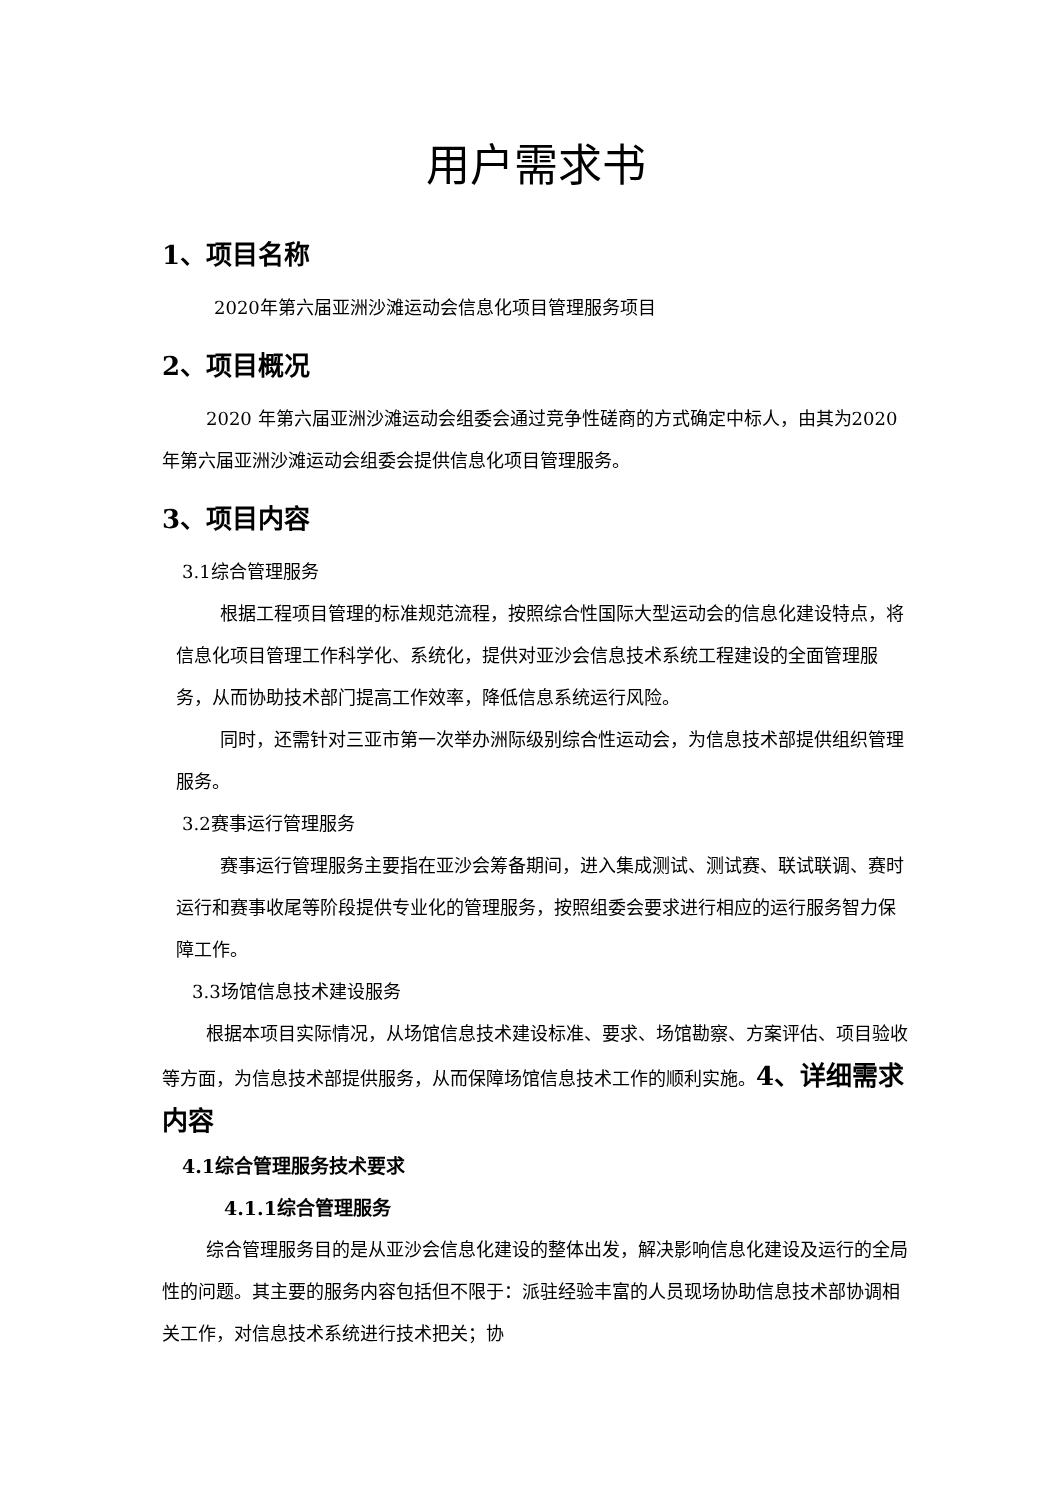用户需求书
1、项目名称
2020年第六届亚洲沙滩运动会信息化项目管理服务项目
2、项目概况
2020 年第六届亚洲沙滩运动会组委会通过竞争性磋商的方式确定中标人，由其为2020年第六届亚洲沙滩运动会组委会提供信息化项目管理服务。
3、项目内容
3.1综合管理服务
根据工程项目管理的标准规范流程，按照综合性国际大型运动会的信息化建设特点，将信息化项目管理工作科学化、系统化，提供对亚沙会信息技术系统工程建设的全面管理服务，从而协助技术部门提高工作效率，降低信息系统运行风险。
同时，还需针对三亚市第一次举办洲际级别综合性运动会，为信息技术部提供组织管理服务。
3.2赛事运行管理服务
赛事运行管理服务主要指在亚沙会筹备期间，进入集成测试、测试赛、联试联调、赛时运行和赛事收尾等阶段提供专业化的管理服务，按照组委会要求进行相应的运行服务智力保障工作。
3.3场馆信息技术建设服务
根据本项目实际情况，从场馆信息技术建设标准、要求、场馆勘察、方案评估、项目验收等方面，为信息技术部提供服务，从而保障场馆信息技术工作的顺利实施。4、详细需求内容
4.1综合管理服务技术要求
4.1.1综合管理服务
综合管理服务目的是从亚沙会信息化建设的整体出发，解决影响信息化建设及运行的全局性的问题。其主要的服务内容包括但不限于：派驻经验丰富的人员现场协助信息技术部协调相关工作，对信息技术系统进行技术把关；协